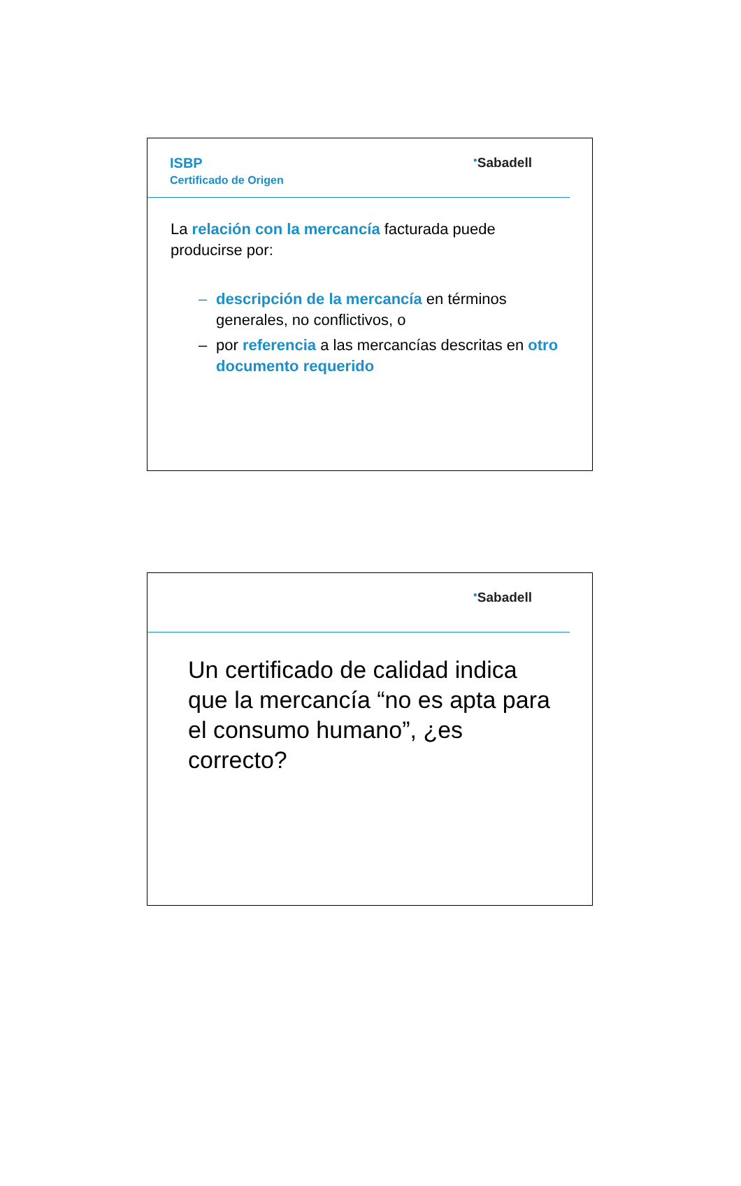ISBP
Certificado de Origen
<sup>●</sup>Sabadell
La relación con la mercancía facturada puede producirse por:
– descripción de la mercancía en términos generales, no conflictivos, o
– por referencia a las mercancías descritas en otro documento requerido
<sup>●</sup>Sabadell
Un certificado de calidad indica que la mercancía “no es apta para el consumo humano”, ¿es correcto?